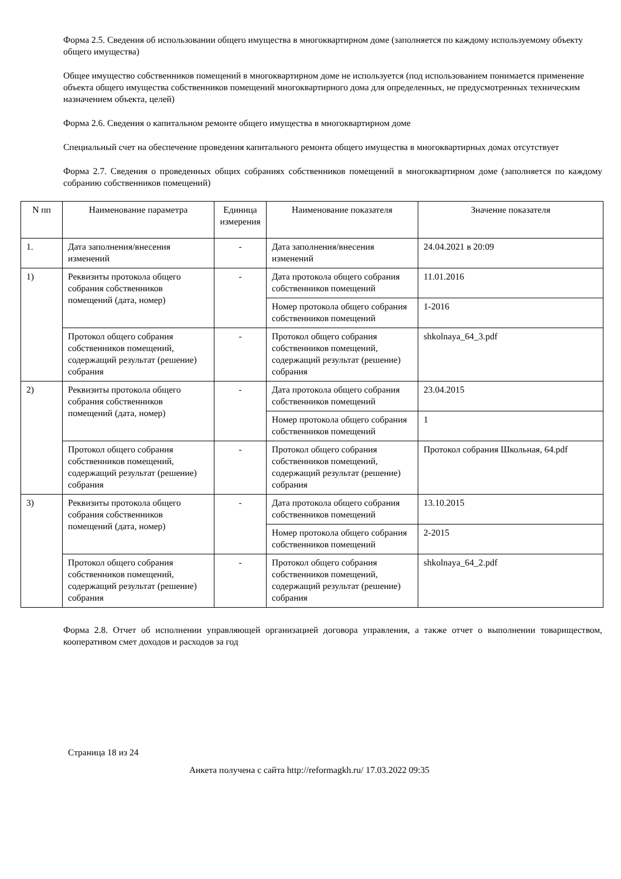Форма 2.5. Сведения об использовании общего имущества в многоквартирном доме (заполняется по каждому используемому объекту общего имущества)
Общее имущество собственников помещений в многоквартирном доме не используется (под использованием понимается применение объекта общего имущества собственников помещений многоквартирного дома для определенных, не предусмотренных техническим назначением объекта, целей)
Форма 2.6. Сведения о капитальном ремонте общего имущества в многоквартирном доме
Специальный счет на обеспечение проведения капитального ремонта общего имущества в многоквартирных домах отсутствует
Форма 2.7. Сведения о проведенных общих собраниях собственников помещений в многоквартирном доме (заполняется по каждому собранию собственников помещений)
| N пп | Наименование параметра | Единица измерения | Наименование показателя | Значение показателя |
| --- | --- | --- | --- | --- |
| 1. | Дата заполнения/внесения изменений | - | Дата заполнения/внесения изменений | 24.04.2021 в 20:09 |
| 1) | Реквизиты протокола общего собрания собственников помещений (дата, номер) | - | Дата протокола общего собрания собственников помещений | 11.01.2016 |
| | | | Номер протокола общего собрания собственников помещений | 1-2016 |
| | Протокол общего собрания собственников помещений, содержащий результат (решение) собрания | - | Протокол общего собрания собственников помещений, содержащий результат (решение) собрания | shkolnaya_64_3.pdf |
| 2) | Реквизиты протокола общего собрания собственников помещений (дата, номер) | - | Дата протокола общего собрания собственников помещений | 23.04.2015 |
| | | | Номер протокола общего собрания собственников помещений | 1 |
| | Протокол общего собрания собственников помещений, содержащий результат (решение) собрания | - | Протокол общего собрания собственников помещений, содержащий результат (решение) собрания | Протокол собрания Школьная, 64.pdf |
| 3) | Реквизиты протокола общего собрания собственников помещений (дата, номер) | - | Дата протокола общего собрания собственников помещений | 13.10.2015 |
| | | | Номер протокола общего собрания собственников помещений | 2-2015 |
| | Протокол общего собрания собственников помещений, содержащий результат (решение) собрания | - | Протокол общего собрания собственников помещений, содержащий результат (решение) собрания | shkolnaya_64_2.pdf |
Форма 2.8. Отчет об исполнении управляющей организацией договора управления, а также отчет о выполнении товариществом, кооперативом смет доходов и расходов за год
Страница 18 из 24
Анкета получена с сайта http://reformagkh.ru/ 17.03.2022 09:35